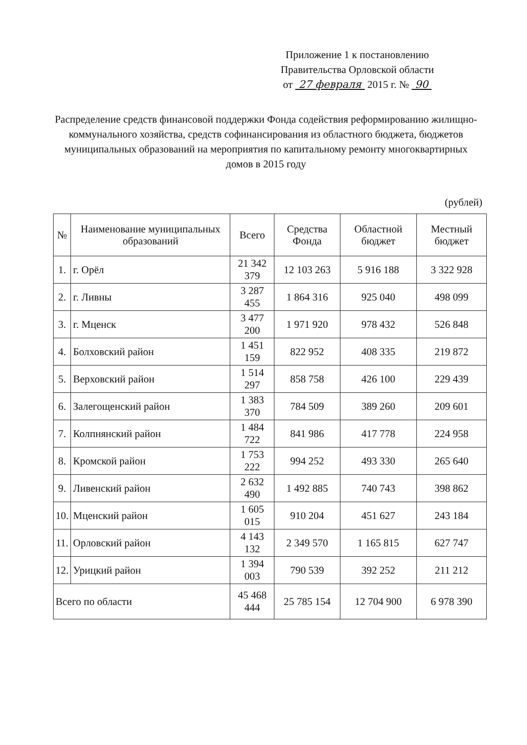Приложение 1 к постановлению
Правительства Орловской области
от 27 февраля 2015 г. № 90
Распределение средств финансовой поддержки Фонда содействия реформированию жилищно-коммунального хозяйства, средств софинансирования из областного бюджета, бюджетов муниципальных образований на мероприятия по капитальному ремонту многоквартирных домов в 2015 году
(рублей)
| № | Наименование муниципальных образований | Всего | Средства Фонда | Областной бюджет | Местный бюджет |
| --- | --- | --- | --- | --- | --- |
| 1. | г. Орёл | 21 342 379 | 12 103 263 | 5 916 188 | 3 322 928 |
| 2. | г. Ливны | 3 287 455 | 1 864 316 | 925 040 | 498 099 |
| 3. | г. Мценск | 3 477 200 | 1 971 920 | 978 432 | 526 848 |
| 4. | Болховский район | 1 451 159 | 822 952 | 408 335 | 219 872 |
| 5. | Верховский район | 1 514 297 | 858 758 | 426 100 | 229 439 |
| 6. | Залегощенский район | 1 383 370 | 784 509 | 389 260 | 209 601 |
| 7. | Колпнянский район | 1 484 722 | 841 986 | 417 778 | 224 958 |
| 8. | Кромской район | 1 753 222 | 994 252 | 493 330 | 265 640 |
| 9. | Ливенский район | 2 632 490 | 1 492 885 | 740 743 | 398 862 |
| 10. | Мценский район | 1 605 015 | 910 204 | 451 627 | 243 184 |
| 11. | Орловский район | 4 143 132 | 2 349 570 | 1 165 815 | 627 747 |
| 12. | Урицкий район | 1 394 003 | 790 539 | 392 252 | 211 212 |
| Всего по области | | 45 468 444 | 25 785 154 | 12 704 900 | 6 978 390 |